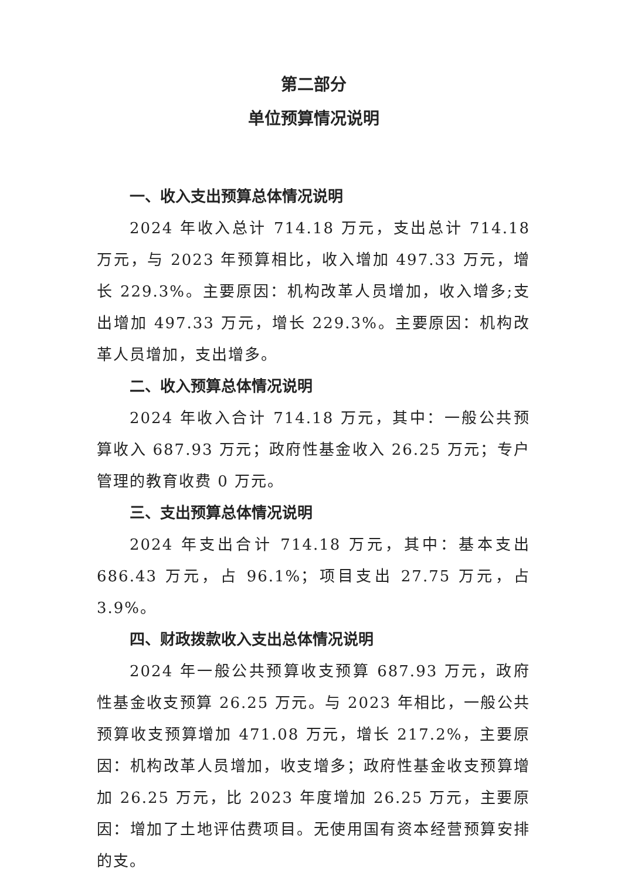第二部分
单位预算情况说明
一、收入支出预算总体情况说明
2024 年收入总计 714.18 万元，支出总计 714.18 万元，与 2023 年预算相比，收入增加 497.33 万元，增长 229.3%。主要原因：机构改革人员增加，收入增多;支出增加 497.33 万元，增长 229.3%。主要原因：机构改革人员增加，支出增多。
二、收入预算总体情况说明
2024 年收入合计 714.18 万元，其中：一般公共预算收入 687.93 万元；政府性基金收入 26.25 万元；专户管理的教育收费 0 万元。
三、支出预算总体情况说明
2024 年支出合计 714.18 万元，其中：基本支出 686.43 万元，占 96.1%；项目支出 27.75 万元，占 3.9%。
四、财政拨款收入支出总体情况说明
2024 年一般公共预算收支预算 687.93 万元，政府性基金收支预算 26.25 万元。与 2023 年相比，一般公共预算收支预算增加 471.08 万元，增长 217.2%，主要原因：机构改革人员增加，收支增多；政府性基金收支预算增加 26.25 万元，比 2023 年度增加 26.25 万元，主要原因：增加了土地评估费项目。无使用国有资本经营预算安排的支。